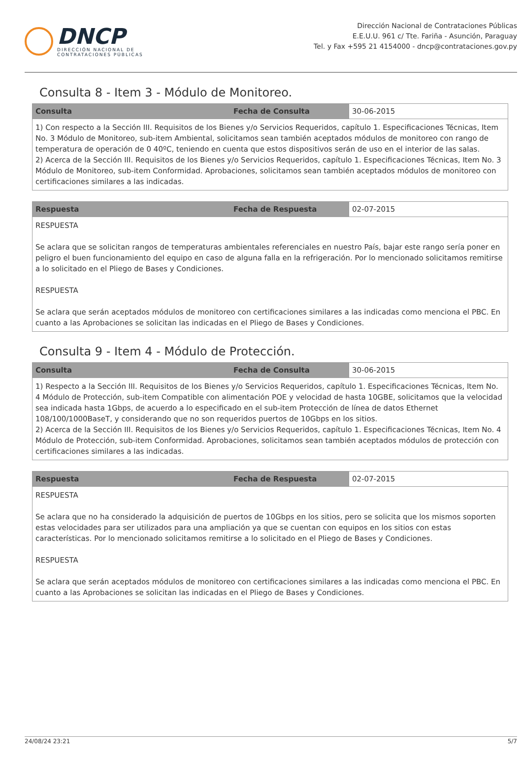DNCP
DIRECCIÓN NACIONAL DE
CONTRATACIONES PÚBLICAS
Dirección Nacional de Contrataciones Públicas
E.E.U.U. 961 c/ Tte. Fariña - Asunción, Paraguay
Tel. y Fax +595 21 4154000 - dncp@contrataciones.gov.py
Consulta 8 - Item 3 - Módulo de Monitoreo.
| Consulta | Fecha de Consulta | 30-06-2015 |
| 1) Con respecto a la Sección III. Requisitos de los Bienes y/o Servicios Requeridos, capítulo 1. Especificaciones Técnicas, Item No. 3 Módulo de Monitoreo, sub-item Ambiental, solicitamos sean también aceptados módulos de monitoreo con rango de temperatura de operación de 0 40ºC, teniendo en cuenta que estos dispositivos serán de uso en el interior de las salas. 2) Acerca de la Sección III. Requisitos de los Bienes y/o Servicios Requeridos, capítulo 1. Especificaciones Técnicas, Item No. 3 Módulo de Monitoreo, sub-item Conformidad. Aprobaciones, solicitamos sean también aceptados módulos de monitoreo con certificaciones similares a las indicadas. | | |
| Respuesta | Fecha de Respuesta | 02-07-2015 |
| RESPUESTA Se aclara que se solicitan rangos de temperaturas ambientales referenciales en nuestro País, bajar este rango sería poner en peligro el buen funcionamiento del equipo en caso de alguna falla en la refrigeración. Por lo mencionado solicitamos remitirse a lo solicitado en el Pliego de Bases y Condiciones. RESPUESTA Se aclara que serán aceptados módulos de monitoreo con certificaciones similares a las indicadas como menciona el PBC. En cuanto a las Aprobaciones se solicitan las indicadas en el Pliego de Bases y Condiciones. | | |
Consulta 9 - Item 4 - Módulo de Protección.
| Consulta | Fecha de Consulta | 30-06-2015 |
| 1) Respecto a la Sección III. Requisitos de los Bienes y/o Servicios Requeridos, capítulo 1. Especificaciones Técnicas, Item No. 4 Módulo de Protección, sub-item Compatible con alimentación POE y velocidad de hasta 10GBE, solicitamos que la velocidad sea indicada hasta 1Gbps, de acuerdo a lo especificado en el sub-item Protección de línea de datos Ethernet 108/100/1000BaseT, y considerando que no son requeridos puertos de 10Gbps en los sitios. 2) Acerca de la Sección III. Requisitos de los Bienes y/o Servicios Requeridos, capítulo 1. Especificaciones Técnicas, Item No. 4 Módulo de Protección, sub-item Conformidad. Aprobaciones, solicitamos sean también aceptados módulos de protección con certificaciones similares a las indicadas. | | |
| Respuesta | Fecha de Respuesta | 02-07-2015 |
| RESPUESTA Se aclara que no ha considerado la adquisición de puertos de 10Gbps en los sitios, pero se solicita que los mismos soporten estas velocidades para ser utilizados para una ampliación ya que se cuentan con equipos en los sitios con estas características. Por lo mencionado solicitamos remitirse a lo solicitado en el Pliego de Bases y Condiciones. RESPUESTA Se aclara que serán aceptados módulos de monitoreo con certificaciones similares a las indicadas como menciona el PBC. En cuanto a las Aprobaciones se solicitan las indicadas en el Pliego de Bases y Condiciones. | | |
24/08/24 23:21 5/7